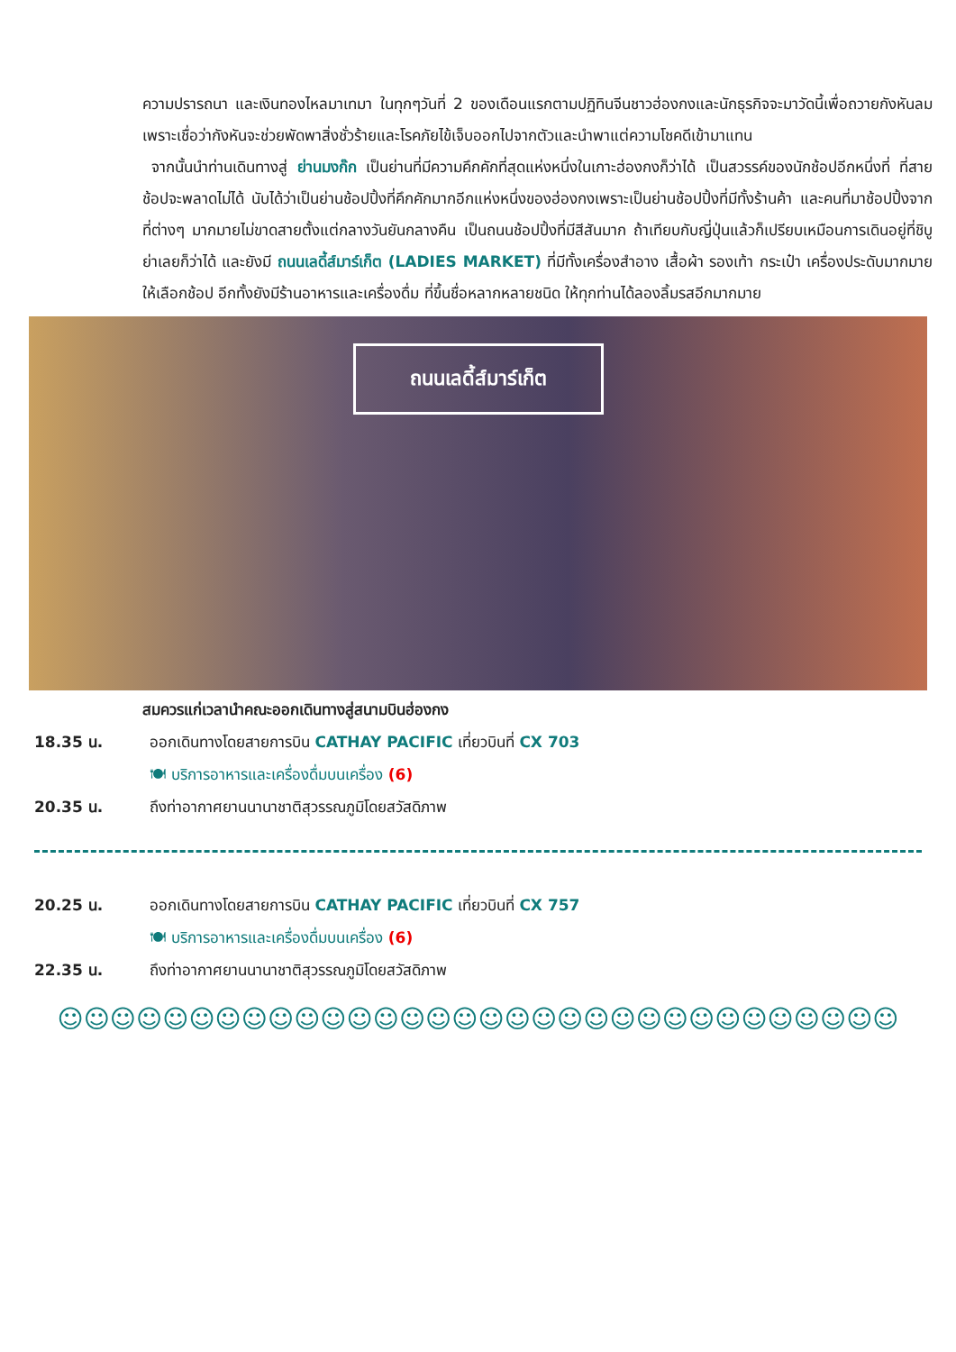ความปรารถนา และเงินทองไหลมาเทมา ในทุกๆวันที่ 2 ของเดือนแรกตามปฏิทินจีนชาวฮ่องกงและนักธุรกิจจะมาวัดนี้เพื่อถวายกังหันลมเพราะเชื่อว่ากังหันจะช่วยพัดพาสิ่งชั่วร้ายและโรคภัยไข้เจ็บออกไปจากตัวและนำพาแต่ความโชคดีเข้ามาแทน
จากนั้นนำท่านเดินทางสู่ ย่านมงก๊ก เป็นย่านที่มีความคึกคักที่สุดแห่งหนึ่งในเกาะฮ่องกงก็ว่าได้ เป็นสวรรค์ของนักช้อปอีกหนึ่งที่ ที่สายช้อปจะพลาดไม่ได้ นับได้ว่าเป็นย่านช้อปปิ้งที่คึกคักมากอีกแห่งหนึ่งของฮ่องกงเพราะเป็นย่านช้อปปิ้งที่มีทั้งร้านค้า และคนที่มาช้อปปิ้งจากที่ต่างๆ มากมายไม่ขาดสายตั้งแต่กลางวันยันกลางคืน เป็นถนนช้อปปิ้งที่มีสีสันมาก ถ้าเทียบกับญี่ปุ่นแล้วก็เปรียบเหมือนการเดินอยู่ที่ชิบูย่าเลยก็ว่าได้ และยังมี ถนนเลดี้ส์มาร์เก็ต (LADIES MARKET) ที่มีทั้งเครื่องสำอาง เสื้อผ้า รองเท้า กระเป๋า เครื่องประดับมากมายให้เลือกช้อป อีกทั้งยังมีร้านอาหารและเครื่องดื่ม ที่ขึ้นชื่อหลากหลายชนิด ให้ทุกท่านได้ลองลิ้มรสอีกมากมาย
ถนนเลดี้ส์มาร์เก็ต
สมควรแก่เวลานำคณะออกเดินทางสู่สนามบินฮ่องกง
18.35 น. ออกเดินทางโดยสายการบิน CATHAY PACIFIC เที่ยวบินที่ CX 703
🍽 บริการอาหารและเครื่องดื่มบนเครื่อง (6)
20.35 น. ถึงท่าอากาศยานนานาชาติสุวรรณภูมิโดยสวัสดิภาพ
20.25 น. ออกเดินทางโดยสายการบิน CATHAY PACIFIC เที่ยวบินที่ CX 757
🍽 บริการอาหารและเครื่องดื่มบนเครื่อง (6)
22.35 น. ถึงท่าอากาศยานนานาชาติสุวรรณภูมิโดยสวัสดิภาพ
☺☺☺☺☺☺☺☺☺☺☺☺☺☺☺☺☺☺☺☺☺☺☺☺☺☺☺☺☺☺☺☺